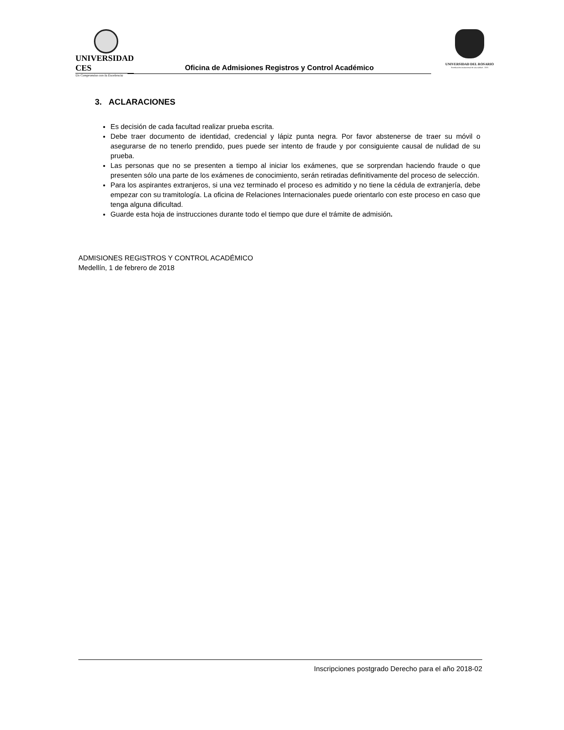UNIVERSIDAD CES
Un Compromiso con la Excelencia
UNIVERSIDAD DEL ROSARIO
Acreditación institucional de alta calidad - 2005
Oficina de Admisiones Registros y Control Académico
3. ACLARACIONES
Es decisión de cada facultad realizar prueba escrita.
Debe traer documento de identidad, credencial y lápiz punta negra. Por favor abstenerse de traer su móvil o asegurarse de no tenerlo prendido, pues puede ser intento de fraude y por consiguiente causal de nulidad de su prueba.
Las personas que no se presenten a tiempo al iniciar los exámenes, que se sorprendan haciendo fraude o que presenten sólo una parte de los exámenes de conocimiento, serán retiradas definitivamente del proceso de selección.
Para los aspirantes extranjeros, si una vez terminado el proceso es admitido y no tiene la cédula de extranjería, debe empezar con su tramitología. La oficina de Relaciones Internacionales puede orientarlo con este proceso en caso que tenga alguna dificultad.
Guarde esta hoja de instrucciones durante todo el tiempo que dure el trámite de admisión.
ADMISIONES REGISTROS Y CONTROL ACADÉMICO
Medellín, 1 de febrero de 2018
Inscripciones postgrado Derecho para el año 2018-02